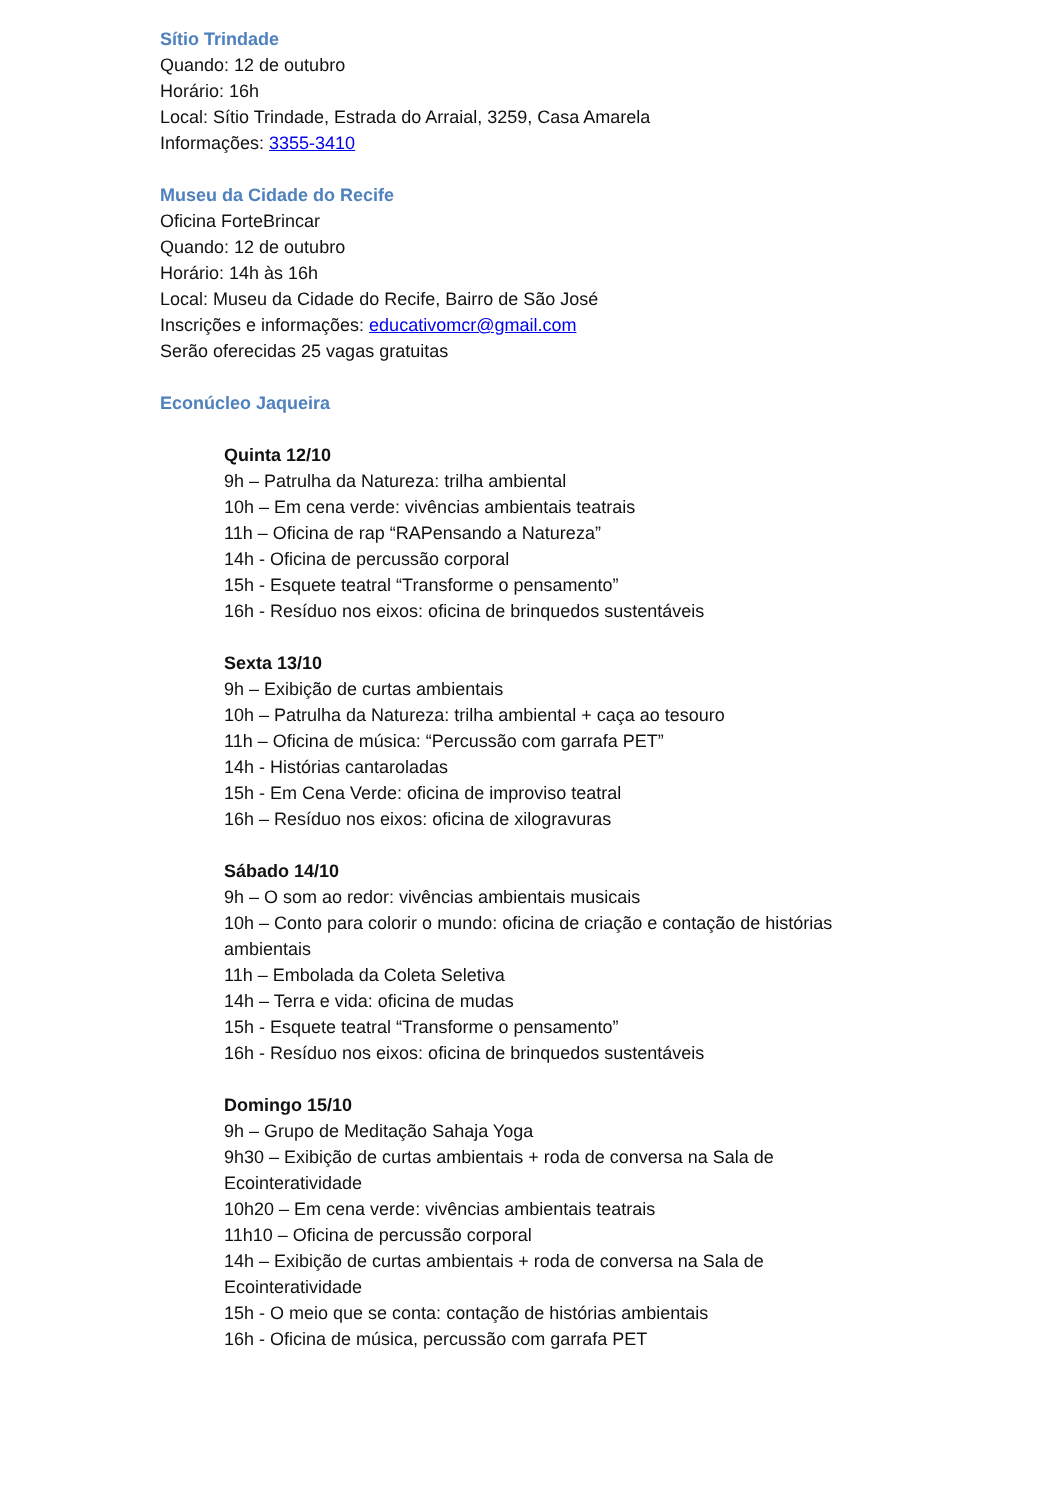Sítio Trindade
Quando: 12 de outubro
Horário: 16h
Local: Sítio Trindade, Estrada do Arraial, 3259, Casa Amarela
Informações: 3355-3410
Museu da Cidade do Recife
Oficina ForteBrincar
Quando: 12 de outubro
Horário: 14h às 16h
Local: Museu da Cidade do Recife, Bairro de São José
Inscrições e informações: educativomcr@gmail.com
Serão oferecidas 25 vagas gratuitas
Econúcleo Jaqueira
Quinta 12/10
9h – Patrulha da Natureza: trilha ambiental
10h – Em cena verde: vivências ambientais teatrais
11h – Oficina de rap “RAPensando a Natureza”
14h - Oficina de percussão corporal
15h - Esquete teatral “Transforme o pensamento”
16h - Resíduo nos eixos: oficina de brinquedos sustentáveis
Sexta 13/10
9h – Exibição de curtas ambientais
10h – Patrulha da Natureza: trilha ambiental + caça ao tesouro
11h – Oficina de música: “Percussão com garrafa PET”
14h - Histórias cantaroladas
15h - Em Cena Verde: oficina de improviso teatral
16h – Resíduo nos eixos: oficina de xilogravuras
Sábado 14/10
9h – O som ao redor: vivências ambientais musicais
10h – Conto para colorir o mundo: oficina de criação e contação de histórias ambientais
11h – Embolada da Coleta Seletiva
14h – Terra e vida: oficina de mudas
15h - Esquete teatral “Transforme o pensamento”
16h - Resíduo nos eixos: oficina de brinquedos sustentáveis
Domingo 15/10
9h – Grupo de Meditação Sahaja Yoga
9h30 – Exibição de curtas ambientais + roda de conversa na Sala de Ecointeratividade
10h20 – Em cena verde: vivências ambientais teatrais
11h10 – Oficina de percussão corporal
14h – Exibição de curtas ambientais + roda de conversa na Sala de Ecointeratividade
15h - O meio que se conta: contação de histórias ambientais
16h - Oficina de música, percussão com garrafa PET